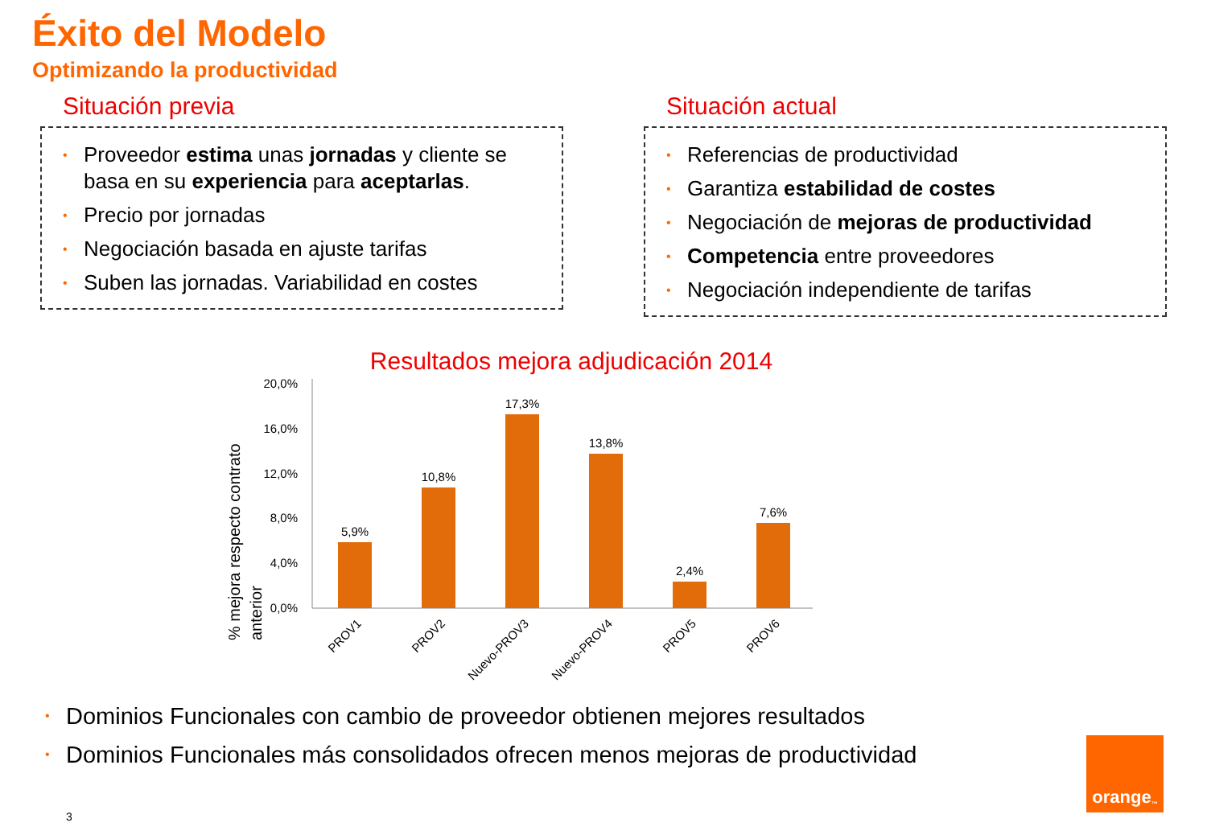Éxito del Modelo
Optimizando la productividad
Situación previa
• Proveedor estima unas jornadas y cliente se basa en su experiencia para aceptarlas.
• Precio por jornadas
• Negociación basada en ajuste tarifas
• Suben las jornadas. Variabilidad en costes
Situación actual
• Referencias de productividad
• Garantiza estabilidad de costes
• Negociación de mejoras de productividad
• Competencia entre proveedores
• Negociación independiente de tarifas
Resultados mejora adjudicación 2014
% mejora respecto contrato
anterior
20,0%
16,0%
12,0%
8,0%
4,0%
0,0%
5,9%
10,8%
17,3%
13,8%
2,4%
7,6%
PROV1
PROV2
Nuevo-PROV3
Nuevo-PROV4
PROV5
PROV6
• Dominios Funcionales con cambio de proveedor obtienen mejores resultados
• Dominios Funcionales más consolidados ofrecen menos mejoras de productividad
3
orange<sup>™</sup>